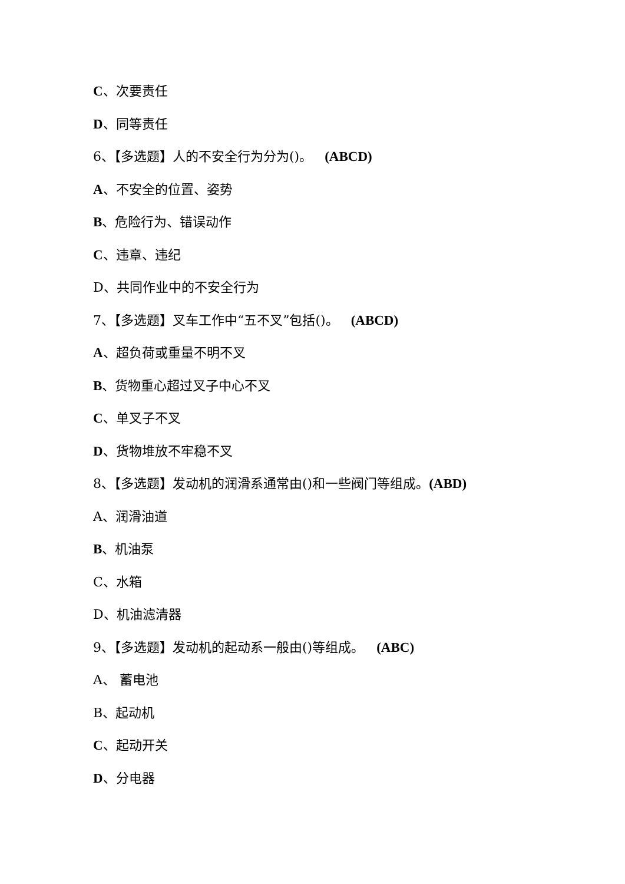C、次要责任
D、同等责任
6、【多选题】人的不安全行为分为()。 (ABCD)
A、不安全的位置、姿势
B、危险行为、错误动作
C、违章、违纪
D、共同作业中的不安全行为
7、【多选题】叉车工作中“五不叉”包括()。 (ABCD)
A、超负荷或重量不明不叉
B、货物重心超过叉子中心不叉
C、单叉子不叉
D、货物堆放不牢稳不叉
8、【多选题】发动机的润滑系通常由()和一些阀门等组成。(ABD)
A、润滑油道
B、机油泵
C、水箱
D、机油滤清器
9、【多选题】发动机的起动系一般由()等组成。 (ABC)
A、 蓄电池
B、起动机
C、起动开关
D、分电器